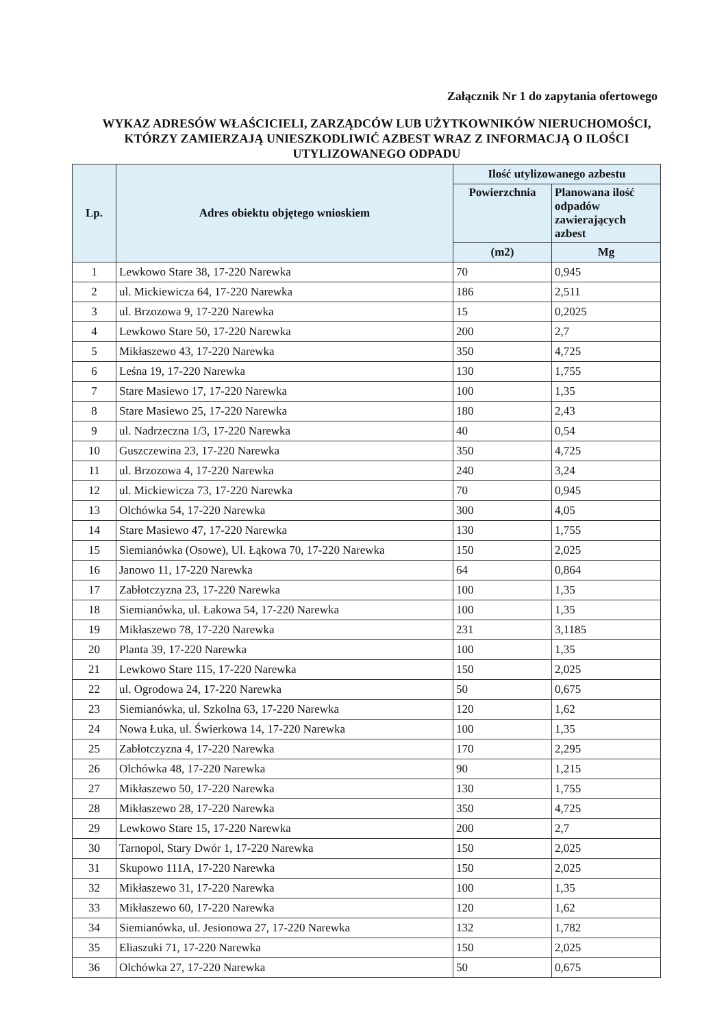Załącznik Nr 1 do zapytania ofertowego
WYKAZ ADRESÓW WŁAŚCICIELI, ZARZĄDCÓW LUB UŻYTKOWNIKÓW NIERUCHOMOŚCI, KTÓRZY ZAMIERZAJĄ UNIESZKODLIWIĆ AZBEST WRAZ Z INFORMACJĄ O ILOŚCI UTYLIZOWANEGO ODPADU
| Lp. | Adres obiektu objętego wnioskiem | Ilość utylizowanego azbestu | |
| --- | --- | --- | --- |
| | | Powierzchnia | Planowana ilość odpadów zawierających azbest |
| | | (m2) | Mg |
| 1 | Lewkowo Stare 38, 17-220 Narewka | 70 | 0,945 |
| 2 | ul. Mickiewicza 64, 17-220 Narewka | 186 | 2,511 |
| 3 | ul. Brzozowa 9, 17-220 Narewka | 15 | 0,2025 |
| 4 | Lewkowo Stare 50, 17-220 Narewka | 200 | 2,7 |
| 5 | Mikłaszewo 43, 17-220 Narewka | 350 | 4,725 |
| 6 | Leśna 19, 17-220 Narewka | 130 | 1,755 |
| 7 | Stare Masiewo 17, 17-220 Narewka | 100 | 1,35 |
| 8 | Stare Masiewo 25, 17-220 Narewka | 180 | 2,43 |
| 9 | ul. Nadrzeczna 1/3, 17-220 Narewka | 40 | 0,54 |
| 10 | Guszczewina 23, 17-220 Narewka | 350 | 4,725 |
| 11 | ul. Brzozowa 4, 17-220 Narewka | 240 | 3,24 |
| 12 | ul. Mickiewicza 73, 17-220 Narewka | 70 | 0,945 |
| 13 | Olchówka 54, 17-220 Narewka | 300 | 4,05 |
| 14 | Stare Masiewo 47, 17-220 Narewka | 130 | 1,755 |
| 15 | Siemianówka (Osowe), Ul. Łąkowa 70, 17-220 Narewka | 150 | 2,025 |
| 16 | Janowo 11, 17-220 Narewka | 64 | 0,864 |
| 17 | Zabłotczyzna 23, 17-220 Narewka | 100 | 1,35 |
| 18 | Siemianówka, ul. Łakowa 54, 17-220 Narewka | 100 | 1,35 |
| 19 | Mikłaszewo 78, 17-220 Narewka | 231 | 3,1185 |
| 20 | Planta 39, 17-220 Narewka | 100 | 1,35 |
| 21 | Lewkowo Stare 115, 17-220 Narewka | 150 | 2,025 |
| 22 | ul. Ogrodowa 24, 17-220 Narewka | 50 | 0,675 |
| 23 | Siemianówka, ul. Szkolna 63, 17-220 Narewka | 120 | 1,62 |
| 24 | Nowa Łuka, ul. Świerkowa 14, 17-220 Narewka | 100 | 1,35 |
| 25 | Zabłotczyzna 4, 17-220 Narewka | 170 | 2,295 |
| 26 | Olchówka 48, 17-220 Narewka | 90 | 1,215 |
| 27 | Mikłaszewo 50, 17-220 Narewka | 130 | 1,755 |
| 28 | Mikłaszewo 28, 17-220 Narewka | 350 | 4,725 |
| 29 | Lewkowo Stare 15, 17-220 Narewka | 200 | 2,7 |
| 30 | Tarnopol, Stary Dwór 1, 17-220 Narewka | 150 | 2,025 |
| 31 | Skupowo 111A, 17-220 Narewka | 150 | 2,025 |
| 32 | Mikłaszewo 31, 17-220 Narewka | 100 | 1,35 |
| 33 | Mikłaszewo 60, 17-220 Narewka | 120 | 1,62 |
| 34 | Siemianówka, ul. Jesionowa 27, 17-220 Narewka | 132 | 1,782 |
| 35 | Eliaszuki 71, 17-220 Narewka | 150 | 2,025 |
| 36 | Olchówka 27, 17-220 Narewka | 50 | 0,675 |